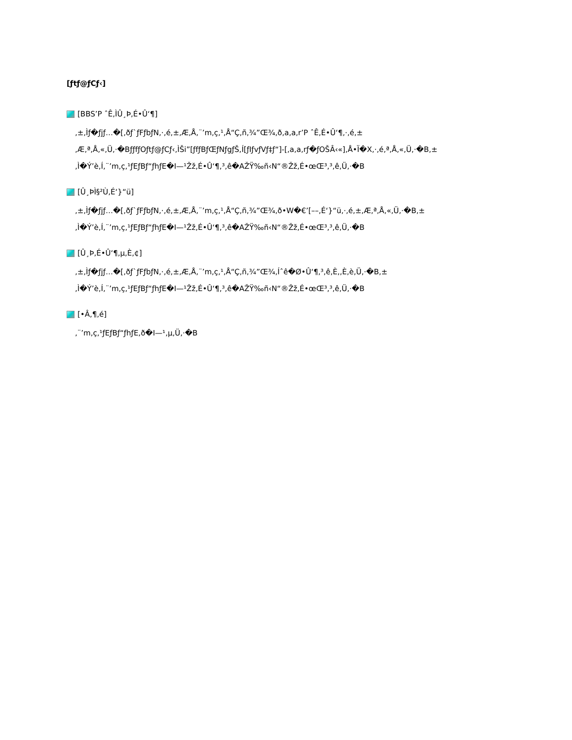[ƒtƒ@ƒCƒ‹]
[BBS’P ˆÊ,ÌÛ¸Þ,É•Û‘¶]
,±,Ìƒ�ƒjƒ…�[,ðƒ`ƒFƒbƒN,·,é,±,Æ,Å,¨’m,ç,¹,Å“Ç,ñ,¾”Œ¾,ð,a,a,r’P ˆÊ,É•Û‘¶,·,é,±
,Æ,ª,Å,«,Ü,·�BƒƒfƒOƒtƒ@ƒCƒ‹,ÌŠi”[ƒfƒBƒŒƒNƒgƒŠ,Í[ƒIƒvƒVƒ‡ƒ“]-[,a,a,rƒ�ƒOŠÂ‹«],Å•Ï�X,·,é,ª,Å,«,Ü,·�B,±
,Ì�Ý’è,Í,¨’m,ç,¹ƒEƒBƒ“ƒhƒE�I—¹Žž,É•Û‘¶,³,ê�AŽŸ‰ñ‹N“®Žž,É•œŒ³,³,ê,Ü,·�B
[Û¸ÞÌ§²Ù,É‘}“ü]
,±,Ìƒ�ƒjƒ…�[,ðƒ`ƒFƒbƒN,·,é,±,Æ,Å,¨’m,ç,¹,Å“Ç,ñ,¾”Œ¾,ð•W�€’[––,É‘}“ü,·,é,±,Æ,ª,Å,«,Ü,·�B,±
,Ì�Ý’è,Í,¨’m,ç,¹ƒEƒBƒ“ƒhƒE�I—¹Žž,É•Û‘¶,³,ê�AŽŸ‰ñ‹N“®Žž,É•œŒ³,³,ê,Ü,·�B
[Û¸Þ,É•Û‘¶,µ,È,¢]
,±,Ìƒ�ƒjƒ…�[,ðƒ`ƒFƒbƒN,·,é,±,Æ,Å,¨’m,ç,¹,Å“Ç,ñ,¾”Œ¾,Íˆê�Ø•Û‘¶,³,ê,È,,È,è,Ü,·�B,±
,Ì�Ý’è,Í,¨’m,ç,¹ƒEƒBƒ“ƒhƒE�I—¹Žž,É•Û‘¶,³,ê�AŽŸ‰ñ‹N“®Žž,É•œŒ³,³,ê,Ü,·�B
[•Â,¶,é]
,¨’m,ç,¹ƒEƒBƒ“ƒhƒE,ð�I—¹,µ,Ü,·�B